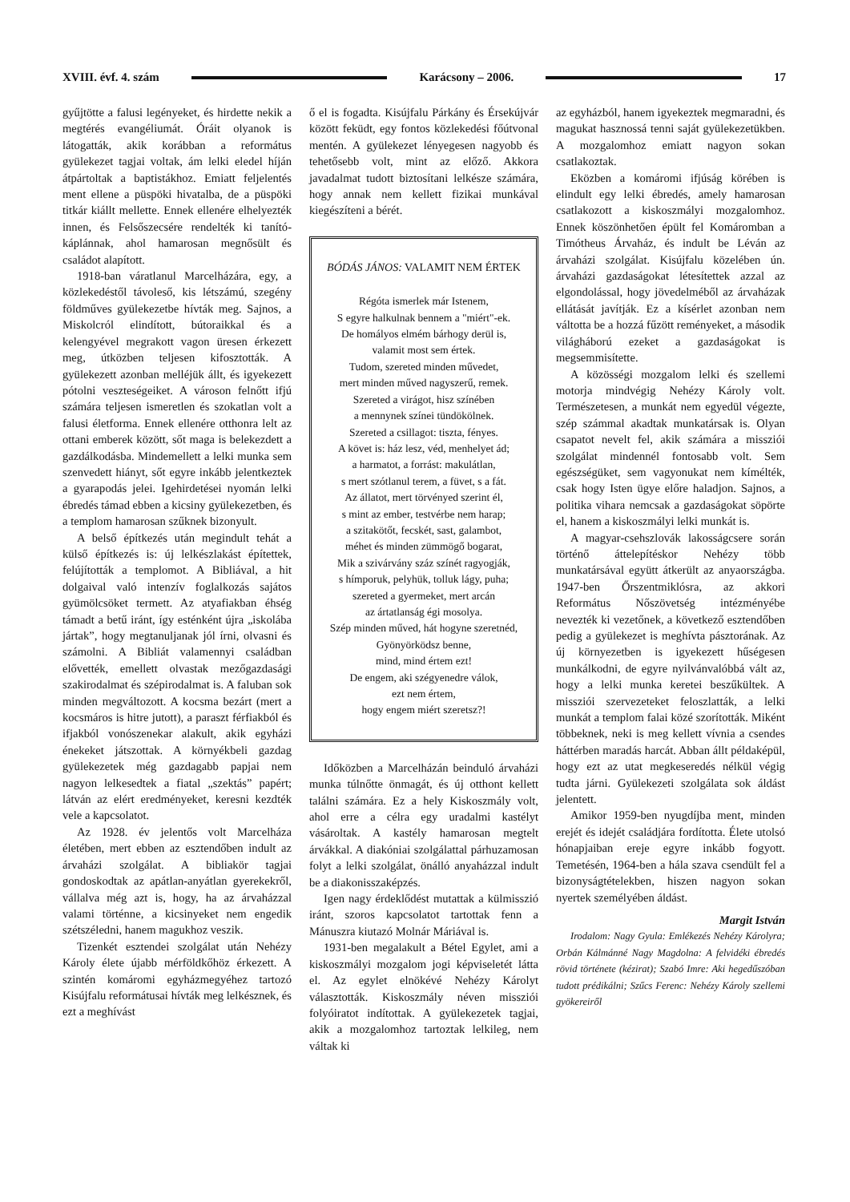XVIII. évf. 4. szám Karácsony – 2006. 17
gyűjtötte a falusi legényeket, és hirdette nekik a megtérés evangéliumát. Óráit olyanok is látogatták, akik korábban a református gyülekezet tagjai voltak, ám lelki eledel híján átpártoltak a baptistákhoz. Emiatt feljelentés ment ellene a püspöki hivatalba, de a püspöki titkár kiállt mellette. Ennek ellenére elhelyezték innen, és Felsőszecsére rendelték ki tanító-káplánnak, ahol hamarosan megnősült és családot alapított.
1918-ban váratlanul Marcelházára, egy, a közlekedéstől távoleső, kis létszámú, szegény földműves gyülekezetbe hívták meg. Sajnos, a Miskolcról elindított, bútoraikkal és a kelengyével megrakott vagon üresen érkezett meg, útközben teljesen kifosztották. A gyülekezett azonban melléjük állt, és igyekezett pótolni veszteségeiket. A városon felnőtt ifjú számára teljesen ismeretlen és szokatlan volt a falusi életforma. Ennek ellenére otthonra lelt az ottani emberek között, sőt maga is belekezdett a gazdálkodásba. Mindemellett a lelki munka sem szenvedett hiányt, sőt egyre inkább jelentkeztek a gyarapodás jelei. Igehirdetései nyomán lelki ébredés támad ebben a kicsiny gyülekezetben, és a templom hamarosan szűknek bizonyult.
A belső építkezés után megindult tehát a külső építkezés is: új lelkészlakást építettek, felújították a templomot. A Bibliával, a hit dolgaival való intenzív foglalkozás sajátos gyümölcsöket termett. Az atyafiakban éhség támadt a betű iránt, így esténként újra „iskolába jártak”, hogy megtanuljanak jól írni, olvasni és számolni. A Bibliát valamennyi családban elővették, emellett olvastak mezőgazdasági szakirodalmat és szépirodalmat is. A faluban sok minden megváltozott. A kocsma bezárt (mert a kocsmáros is hitre jutott), a paraszt férfiakból és ifjakból vonószenekar alakult, akik egyházi énekeket játszottak. A környékbeli gazdag gyülekezetek még gazdagabb papjai nem nagyon lelkesedtek a fiatal „szektás” papért; látván az elért eredményeket, keresni kezdték vele a kapcsolatot.
Az 1928. év jelentős volt Marcelháza életében, mert ebben az esztendőben indult az árvaházi szolgálat. A bibliakör tagjai gondoskodtak az apátlan-anyátlan gyerekekről, vállalva még azt is, hogy, ha az árvaházzal valami történne, a kicsinyeket nem engedik szétszéledni, hanem magukhoz veszik.
Tizenkét esztendei szolgálat után Nehézy Károly élete újabb mérföldkőhöz érkezett. A szintén komáromi egyházmegyéhez tartozó Kisújfalu reformátusai hívták meg lelkésznek, és ezt a meghívást
ő el is fogadta. Kisújfalu Párkány és Érsekújvár között feküdt, egy fontos közlekedési főútvonal mentén. A gyülekezet lényegesen nagyobb és tehetősebb volt, mint az előző. Akkora javadalmat tudott biztosítani lelkésze számára, hogy annak nem kellett fizikai munkával kiegészíteni a bérét.
BÓDÁS JÁNOS: VALAMIT NEM ÉRTEK
Régóta ismerlek már Istenem,
S egyre halkulnak bennem a "miért"-ek.
De homályos elmém bárhogy derül is,
valamit most sem értek.
Tudom, szereted minden művedet,
mert minden műved nagyszerű, remek.
Szereted a virágot, hisz színében
a mennynek színei tündökölnek.
Szereted a csillagot: tiszta, fényes.
A követ is: ház lesz, véd, menhelyet ád;
a harmatot, a forrást: makulátlan,
s mert szótlanul terem, a füvet, s a fát.
Az állatot, mert törvényed szerint él,
s mint az ember, testvérbe nem harap;
a szitakötőt, fecskét, sast, galambot,
méhet és minden zümmögő bogarat,
Mik a szivárvány száz színét ragyogják,
s hímporuk, pelyhük, tolluk lágy, puha;
szereted a gyermeket, mert arcán
az ártatlanság égi mosolya.
Szép minden műved, hát hogyne szeretnéd,
Gyönyörködsz benne,
mind, mind értem ezt!
De engem, aki szégyenedre válok,
ezt nem értem,
hogy engem miért szeretsz?!
Időközben a Marcelházán beinduló árvaházi munka túlnőtte önmagát, és új otthont kellett találni számára. Ez a hely Kiskoszmály volt, ahol erre a célra egy uradalmi kastélyt vásároltak. A kastély hamarosan megtelt árvákkal. A diakóniai szolgálattal párhuzamosan folyt a lelki szolgálat, önálló anyaházzal indult be a diakonisszaképzés.
Igen nagy érdeklődést mutattak a külmisszió iránt, szoros kapcsolatot tartottak fenn a Mánuszra kiutazó Molnár Máriával is.
1931-ben megalakult a Bétel Egylet, ami a kiskoszmályi mozgalom jogi képviseletét látta el. Az egylet elnökévé Nehézy Károlyt választották. Kiskoszmály néven missziói folyóiratot indítottak. A gyülekezetek tagjai, akik a mozgalomhoz tartoztak lelkileg, nem váltak ki
az egyházból, hanem igyekeztek megmaradni, és magukat hasznossá tenni saját gyülekezetükben. A mozgalomhoz emiatt nagyon sokan csatlakoztak.
Eközben a komáromi ifjúság körében is elindult egy lelki ébredés, amely hamarosan csatlakozott a kiskoszmályi mozgalomhoz. Ennek köszönhetően épült fel Komáromban a Timótheus Árvaház, és indult be Léván az árvaházi szolgálat. Kisújfalu közelében ún. árvaházi gazdaságokat létesítettek azzal az elgondolással, hogy jövedelméből az árvaházak ellátását javítják. Ez a kísérlet azonban nem váltotta be a hozzá fűzött reményeket, a második világháború ezeket a gazdaságokat is megsemmisítette.
A közösségi mozgalom lelki és szellemi motorja mindvégig Nehézy Károly volt. Természetesen, a munkát nem egyedül végezte, szép számmal akadtak munkatársak is. Olyan csapatot nevelt fel, akik számára a missziói szolgálat mindennél fontosabb volt. Sem egészségüket, sem vagyonukat nem kímélték, csak hogy Isten ügye előre haladjon. Sajnos, a politika vihara nemcsak a gazdaságokat söpörte el, hanem a kiskoszmályi lelki munkát is.
A magyar-csehszlovák lakosságcsere során történő áttelepítéskor Nehézy több munkatársával együtt átkerült az anyaországba. 1947-ben Őrszentmiklósra, az akkori Református Nőszövetség intézményébe nevezték ki vezetőnek, a következő esztendőben pedig a gyülekezet is meghívta pásztorának. Az új környezetben is igyekezett hűségesen munkálkodni, de egyre nyilvánvalóbbá vált az, hogy a lelki munka keretei beszűkültek. A missziói szervezeteket feloszlatták, a lelki munkát a templom falai közé szorították. Miként többeknek, neki is meg kellett vívnia a csendes háttérben maradás harcát. Abban állt példaképül, hogy ezt az utat megkeseredés nélkül végig tudta járni. Gyülekezeti szolgálata sok áldást jelentett.
Amikor 1959-ben nyugdíjba ment, minden erejét és idejét családjára fordította. Élete utolsó hónapjaiban ereje egyre inkább fogyott. Temetésén, 1964-ben a hála szava csendült fel a bizonyságtételekben, hiszen nagyon sokan nyertek személyében áldást.
Margit István
Irodalom: Nagy Gyula: Emlékezés Nehézy Károlyra; Orbán Kálmánné Nagy Magdolna: A felvidéki ébredés rövid története (kézirat); Szabó Imre: Aki hegedűszóban tudott prédikálni; Szűcs Ferenc: Nehézy Károly szellemi gyökereiről